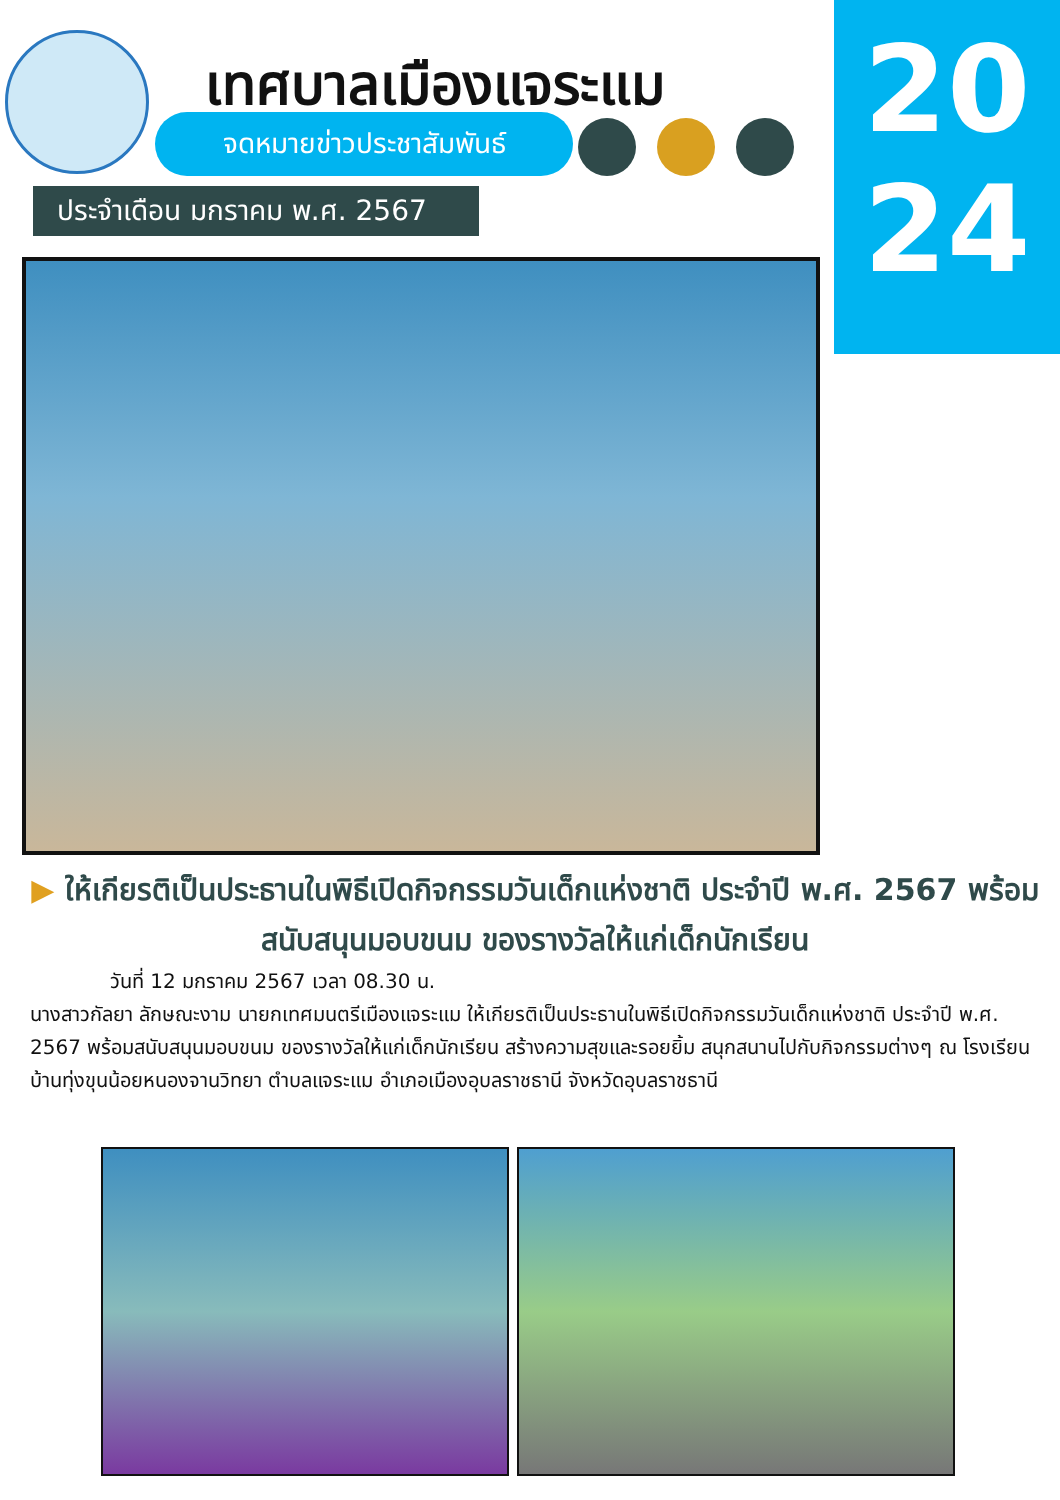เทศบาลเมืองแจระแม
จดหมายข่าวประชาสัมพันธ์
ประจำเดือน มกราคม พ.ศ. 2567
20
24
▶ ให้เกียรติเป็นประธานในพิธีเปิดกิจกรรมวันเด็กแห่งชาติ ประจำปี พ.ศ. 2567 พร้อมสนับสนุนมอบขนม ของรางวัลให้แก่เด็กนักเรียน
วันที่ 12 มกราคม 2567 เวลา 08.30 น.
นางสาวกัลยา ลักษณะงาม นายกเทศมนตรีเมืองแจระแม ให้เกียรติเป็นประธานในพิธีเปิดกิจกรรมวันเด็กแห่งชาติ ประจำปี พ.ศ. 2567 พร้อมสนับสนุนมอบขนม ของรางวัลให้แก่เด็กนักเรียน สร้างความสุขและรอยยิ้ม สนุกสนานไปกับกิจกรรมต่างๆ ณ โรงเรียนบ้านทุ่งขุนน้อยหนองจานวิทยา ตำบลแจระแม อำเภอเมืองอุบลราชธานี จังหวัดอุบลราชธานี